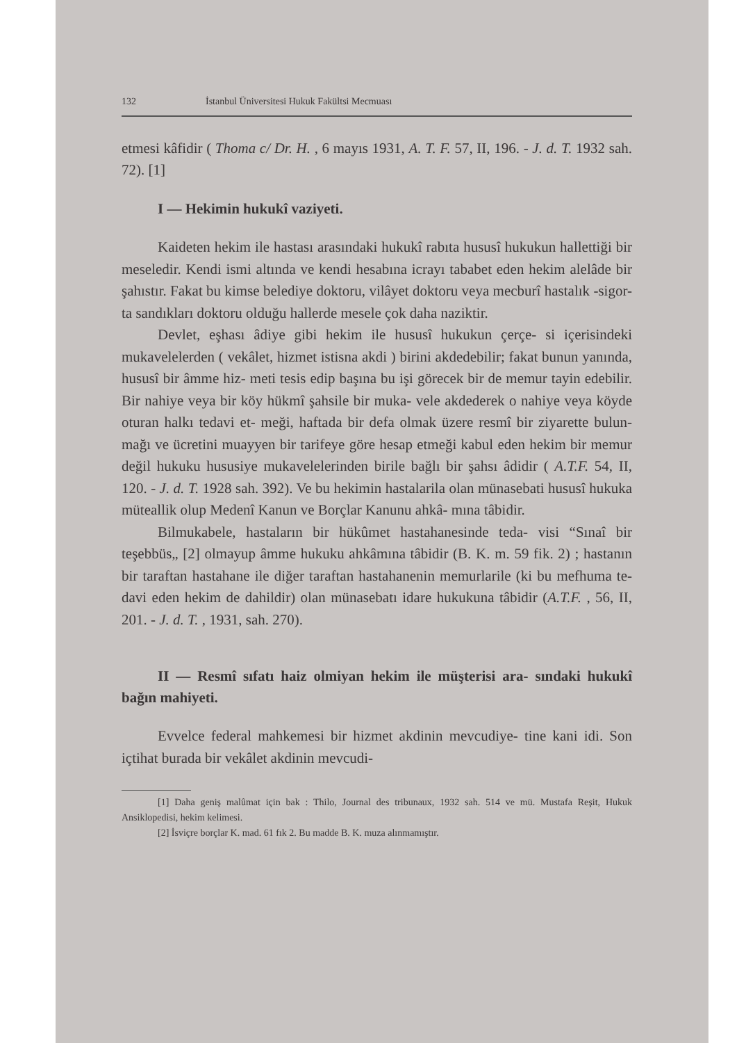132 İstanbul Üniversitesi Hukuk Fakültsi Mecmuası
etmesi kâfidir ( Thoma c/ Dr. H. , 6 mayıs 1931, A. T. F. 57, II, 196. - J. d. T. 1932 sah. 72). [1]
I — Hekimin hukukî vaziyeti.
Kaideten hekim ile hastası arasındaki hukukî rabıta hususî hukukun hallettiği bir meseledir. Kendi ismi altında ve kendi hesabına icrayı tababet eden hekim alelâde bir şahıstır. Fakat bu kimse belediye doktoru, vilâyet doktoru veya mecburî hastalık -sigor- ta sandıkları doktoru olduğu hallerde mesele çok daha naziktir.
Devlet, eşhası âdiye gibi hekim ile hususî hukukun çerçe- si içerisindeki mukavelelerden ( vekâlet, hizmet istisna akdi ) birini akdedebilir; fakat bunun yanında, hususî bir âmme hiz- meti tesis edip başına bu işi görecek bir de memur tayin edebilir. Bir nahiye veya bir köy hükmî şahsile bir muka- vele akdederek o nahiye veya köyde oturan halkı tedavi et- meği, haftada bir defa olmak üzere resmî bir ziyarette bulun- mağı ve ücretini muayyen bir tarifeye göre hesap etmeği kabul eden hekim bir memur değil hukuku hususiye mukavelelerinden birile bağlı bir şahsı âdidir ( A.T.F. 54, II, 120. - J. d. T. 1928 sah. 392). Ve bu hekimin hastalarila olan münasebati hususî hukuka müteallik olup Medenî Kanun ve Borçlar Kanunu ahkâ- mına tâbidir.
Bilmukabele, hastaların bir hükûmet hastahanesinde teda- visi “Sınaî bir teşebbüs„ [2] olmayup âmme hukuku ahkâmına tâbidir (B. K. m. 59 fik. 2) ; hastanın bir taraftan hastahane ile diğer taraftan hastahanenin memurlarile (ki bu mefhuma te- davi eden hekim de dahildir) olan münasebatı idare hukukuna tâbidir (A.T.F. , 56, II, 201. - J. d. T. , 1931, sah. 270).
II — Resmî sıfatı haiz olmiyan hekim ile müşterisi ara- sındaki hukukî bağın mahiyeti.
Evvelce federal mahkemesi bir hizmet akdinin mevcudiye- tine kani idi. Son içtihat burada bir vekâlet akdinin mevcudi-
[1] Daha geniş malûmat için bak : Thilo, Journal des tribunaux, 1932 sah. 514 ve mü. Mustafa Reşit, Hukuk Ansiklopedisi, hekim kelimesi.
[2] İsviçre borçlar K. mad. 61 fık 2. Bu madde B. K. muza alınmamıştır.